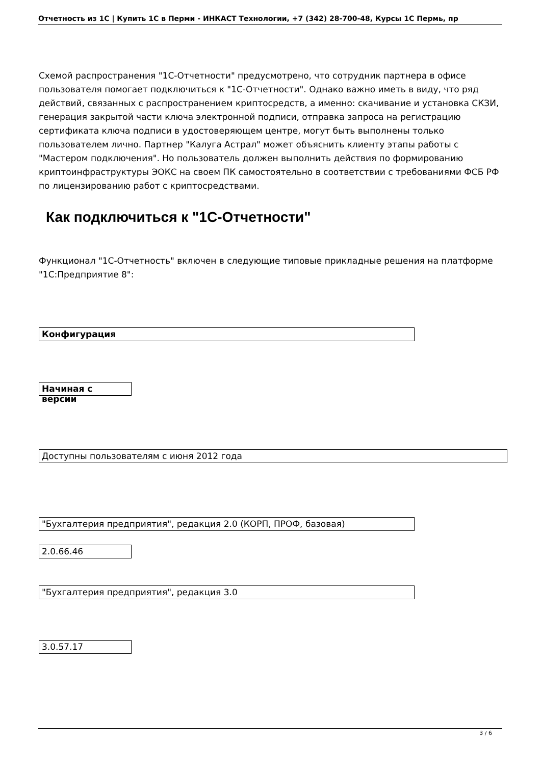Отчетность из 1С | Купить 1С в Перми - ИНКАСТ Технологии, +7 (342) 28-700-48, Курсы 1С Пермь, пр
Схемой распространения "1С-Отчетности" предусмотрено, что сотрудник партнера в офисе пользователя помогает подключиться к "1С-Отчетности". Однако важно иметь в виду, что ряд действий, связанных с распространением криптосредств, а именно: скачивание и установка СКЗИ, генерация закрытой части ключа электронной подписи, отправка запроса на регистрацию сертификата ключа подписи в удостоверяющем центре, могут быть выполнены только пользователем лично. Партнер "Калуга Астрал" может объяснить клиенту этапы работы с "Мастером подключения". Но пользователь должен выполнить действия по формированию криптоинфраструктуры ЭОКС на своем ПК самостоятельно в соответствии с требованиями ФСБ РФ по лицензированию работ с криптосредствами.
Как подключиться к "1С-Отчетности"
Функционал "1С-Отчетность" включен в следующие типовые прикладные решения на платформе "1С:Предприятие 8":
| Конфигурация |
| --- |
| Начиная с версии |
| Доступны пользователям с июня 2012 года |
| "Бухгалтерия предприятия", редакция 2.0 (КОРП, ПРОФ, базовая) |
| 2.0.66.46 |
| "Бухгалтерия предприятия", редакция 3.0 |
| 3.0.57.17 |
3 / 6